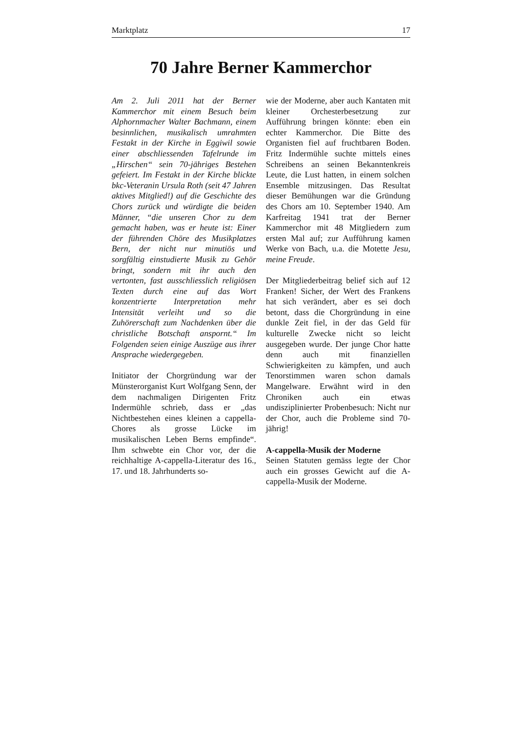Marktplatz 17
70 Jahre Berner Kammerchor
Am 2. Juli 2011 hat der Berner Kammerchor mit einem Besuch beim Alphornmacher Walter Bachmann, einem besinnlichen, musikalisch umrahmten Festakt in der Kirche in Eggiwil sowie einer abschliessenden Tafelrunde im „Hirschen“ sein 70-jähriges Bestehen gefeiert. Im Festakt in der Kirche blickte bkc-Veteranin Ursula Roth (seit 47 Jahren aktives Mitglied!) auf die Geschichte des Chors zurück und würdigte die beiden Männer, “die unseren Chor zu dem gemacht haben, was er heute ist: Einer der führenden Chöre des Musikplatzes Bern, der nicht nur minutiös und sorgfältig einstudierte Musik zu Gehör bringt, sondern mit ihr auch den vertonten, fast ausschliesslich religiösen Texten durch eine auf das Wort konzentrierte Interpretation mehr Intensität verleiht und so die Zuhörerschaft zum Nachdenken über die christliche Botschaft anspornt.“ Im Folgenden seien einige Auszüge aus ihrer Ansprache wiedergegeben.
Initiator der Chorgründung war der Münsterorganist Kurt Wolfgang Senn, der dem nachmaligen Dirigenten Fritz Indermühle schrieb, dass er „das Nichtbestehen eines kleinen a cappella-Chores als grosse Lücke im musikalischen Leben Berns empfinde“. Ihm schwebte ein Chor vor, der die reichhaltige A-cappella-Literatur des 16., 17. und 18. Jahrhunderts so-
wie der Moderne, aber auch Kantaten mit kleiner Orchesterbesetzung zur Aufführung bringen könnte: eben ein echter Kammerchor. Die Bitte des Organisten fiel auf fruchtbaren Boden. Fritz Indermühle suchte mittels eines Schreibens an seinen Bekanntenkreis Leute, die Lust hatten, in einem solchen Ensemble mitzusingen. Das Resultat dieser Bemühungen war die Gründung des Chors am 10. September 1940. Am Karfreitag 1941 trat der Berner Kammerchor mit 48 Mitgliedern zum ersten Mal auf; zur Aufführung kamen Werke von Bach, u.a. die Motette Jesu, meine Freude.
Der Mitgliederbeitrag belief sich auf 12 Franken! Sicher, der Wert des Frankens hat sich verändert, aber es sei doch betont, dass die Chorgründung in eine dunkle Zeit fiel, in der das Geld für kulturelle Zwecke nicht so leicht ausgegeben wurde. Der junge Chor hatte denn auch mit finanziellen Schwierigkeiten zu kämpfen, und auch Tenorstimmen waren schon damals Mangelware. Erwähnt wird in den Chroniken auch ein etwas undisziplinierter Probenbesuch: Nicht nur der Chor, auch die Probleme sind 70-jährig!
A-cappella-Musik der Moderne
Seinen Statuten gemäss legte der Chor auch ein grosses Gewicht auf die A-cappella-Musik der Moderne.